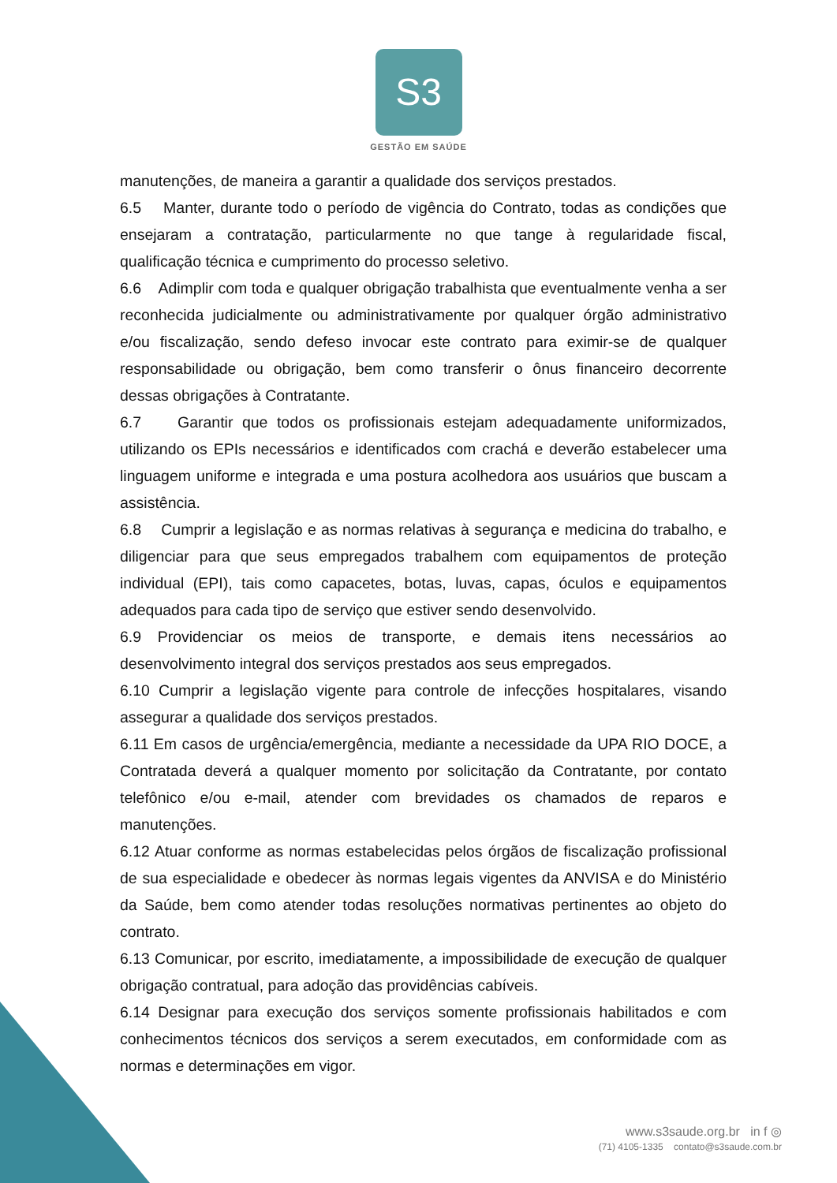S3
GESTÃO EM SAÚDE
manutenções, de maneira a garantir a qualidade dos serviços prestados.
6.5 Manter, durante todo o período de vigência do Contrato, todas as condições que ensejaram a contratação, particularmente no que tange à regularidade fiscal, qualificação técnica e cumprimento do processo seletivo.
6.6 Adimplir com toda e qualquer obrigação trabalhista que eventualmente venha a ser reconhecida judicialmente ou administrativamente por qualquer órgão administrativo e/ou fiscalização, sendo defeso invocar este contrato para eximir-se de qualquer responsabilidade ou obrigação, bem como transferir o ônus financeiro decorrente dessas obrigações à Contratante.
6.7 Garantir que todos os profissionais estejam adequadamente uniformizados, utilizando os EPIs necessários e identificados com crachá e deverão estabelecer uma linguagem uniforme e integrada e uma postura acolhedora aos usuários que buscam a assistência.
6.8 Cumprir a legislação e as normas relativas à segurança e medicina do trabalho, e diligenciar para que seus empregados trabalhem com equipamentos de proteção individual (EPI), tais como capacetes, botas, luvas, capas, óculos e equipamentos adequados para cada tipo de serviço que estiver sendo desenvolvido.
6.9 Providenciar os meios de transporte, e demais itens necessários ao desenvolvimento integral dos serviços prestados aos seus empregados.
6.10 Cumprir a legislação vigente para controle de infecções hospitalares, visando assegurar a qualidade dos serviços prestados.
6.11 Em casos de urgência/emergência, mediante a necessidade da UPA RIO DOCE, a Contratada deverá a qualquer momento por solicitação da Contratante, por contato telefônico e/ou e-mail, atender com brevidades os chamados de reparos e manutenções.
6.12 Atuar conforme as normas estabelecidas pelos órgãos de fiscalização profissional de sua especialidade e obedecer às normas legais vigentes da ANVISA e do Ministério da Saúde, bem como atender todas resoluções normativas pertinentes ao objeto do contrato.
6.13 Comunicar, por escrito, imediatamente, a impossibilidade de execução de qualquer obrigação contratual, para adoção das providências cabíveis.
6.14 Designar para execução dos serviços somente profissionais habilitados e com conhecimentos técnicos dos serviços a serem executados, em conformidade com as normas e determinações em vigor.
www.s3saude.org.br in f ◎
(71) 4105-1335 contato@s3saude.com.br